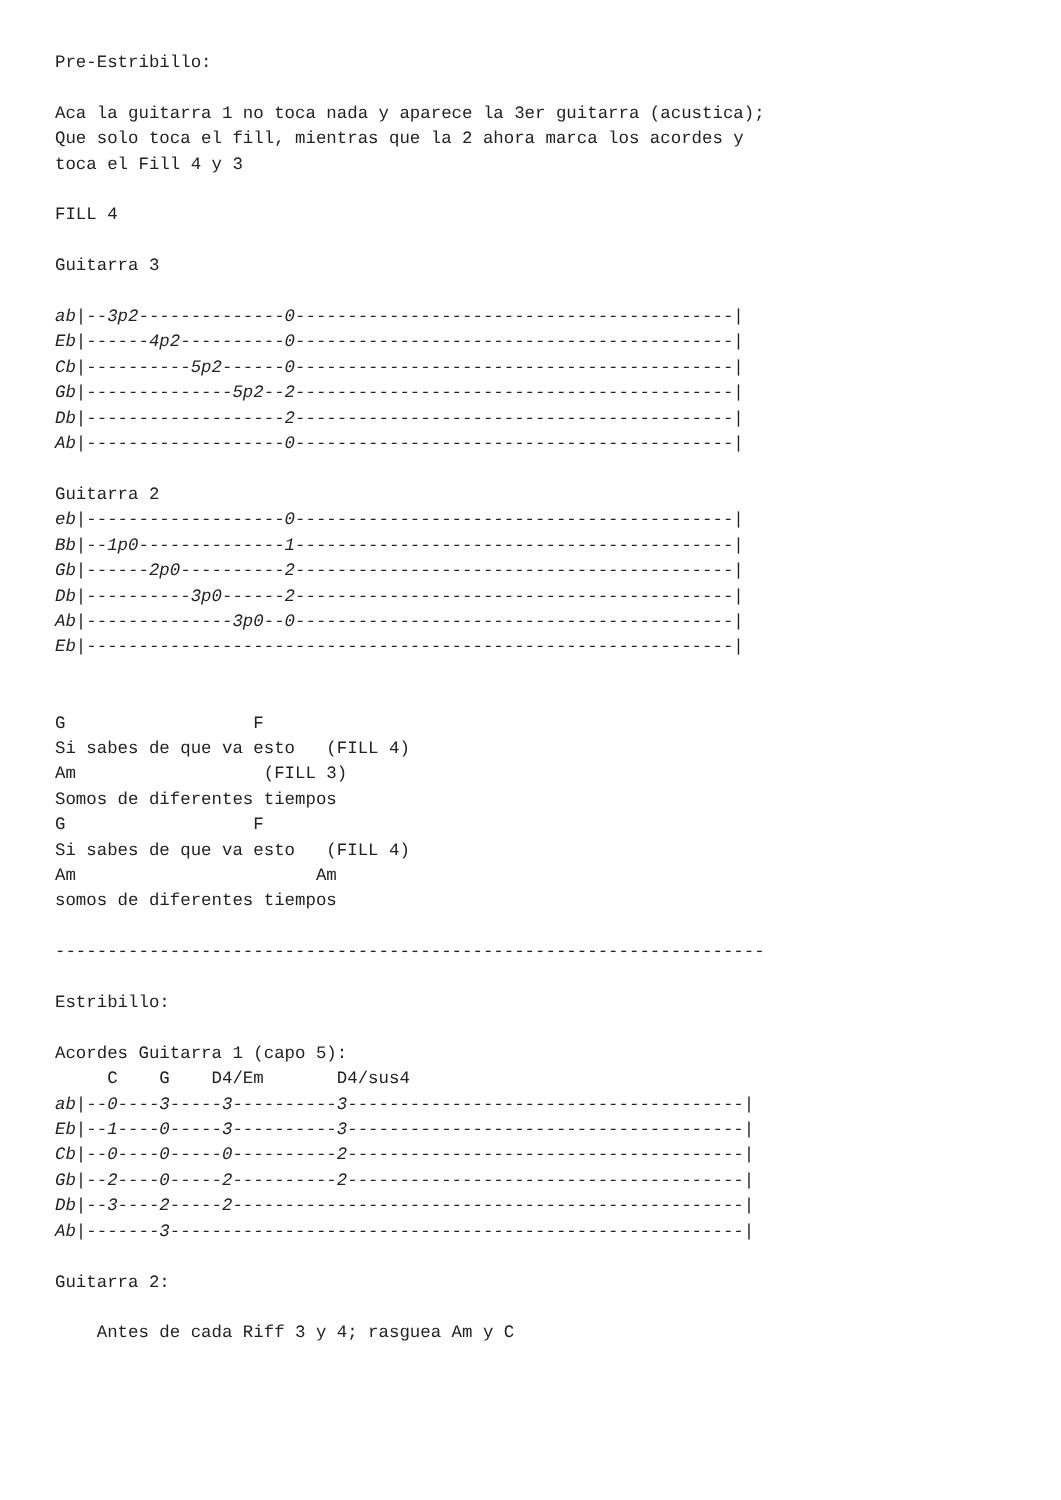Pre-Estribillo:

Aca la guitarra 1 no toca nada y aparece la 3er guitarra (acustica);
Que solo toca el fill, mientras que la 2 ahora marca los acordes y
toca el Fill 4 y 3

FILL 4

Guitarra 3

ab|--3p2--------------0------------------------------------------|
Eb|------4p2----------0------------------------------------------|
Cb|----------5p2------0------------------------------------------|
Gb|--------------5p2--2------------------------------------------|
Db|-------------------2------------------------------------------|
Ab|-------------------0------------------------------------------|

Guitarra 2
eb|-------------------0------------------------------------------|
Bb|--1p0--------------1------------------------------------------|
Gb|------2p0----------2------------------------------------------|
Db|----------3p0------2------------------------------------------|
Ab|--------------3p0--0------------------------------------------|
Eb|--------------------------------------------------------------|


G                  F
Si sabes de que va esto   (FILL 4)
Am                  (FILL 3)
Somos de diferentes tiempos
G                  F
Si sabes de que va esto   (FILL 4)
Am                       Am
somos de diferentes tiempos

--------------------------------------------------------------------

Estribillo:

Acordes Guitarra 1 (capo 5):
     C    G    D4/Em       D4/sus4
ab|--0----3-----3----------3--------------------------------------|
Eb|--1----0-----3----------3--------------------------------------|
Cb|--0----0-----0----------2--------------------------------------|
Gb|--2----0-----2----------2--------------------------------------|
Db|--3----2-----2-------------------------------------------------|
Ab|-------3-------------------------------------------------------|

Guitarra 2:

    Antes de cada Riff 3 y 4; rasguea Am y C